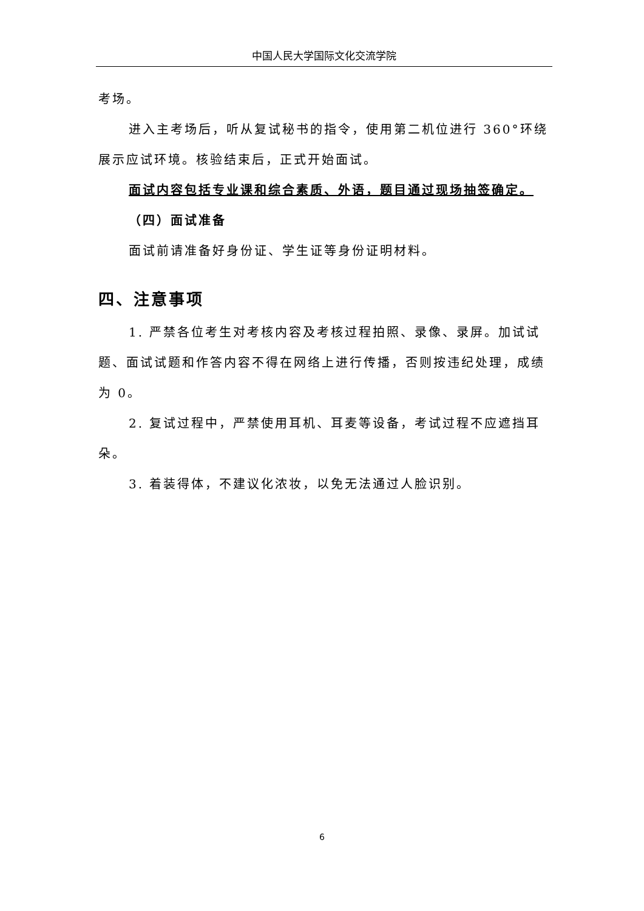中国人民大学国际文化交流学院
考场。
进入主考场后，听从复试秘书的指令，使用第二机位进行 360°环绕展示应试环境。核验结束后，正式开始面试。
面试内容包括专业课和综合素质、外语，题目通过现场抽签确定。
（四）面试准备
面试前请准备好身份证、学生证等身份证明材料。
四、注意事项
1. 严禁各位考生对考核内容及考核过程拍照、录像、录屏。加试试题、面试试题和作答内容不得在网络上进行传播，否则按违纪处理，成绩为 0。
2. 复试过程中，严禁使用耳机、耳麦等设备，考试过程不应遮挡耳朵。
3. 着装得体，不建议化浓妆，以免无法通过人脸识别。
6